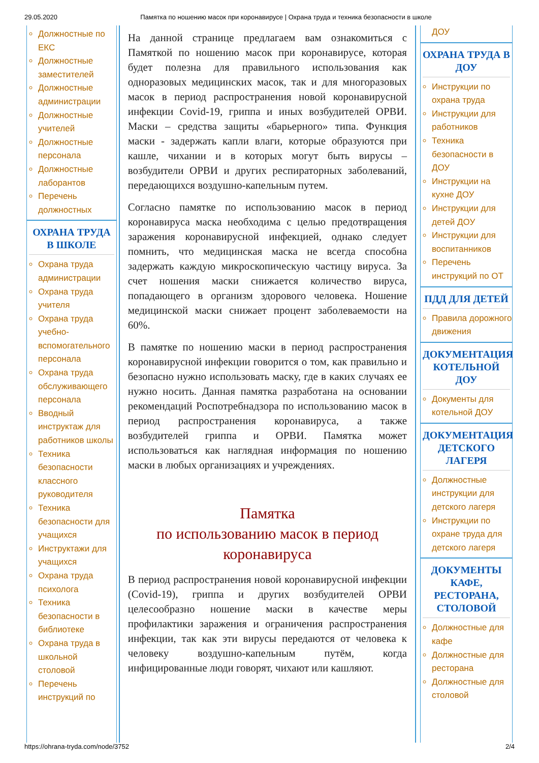29.05.2020 Памятка по ношению масок при коронавирусе | Охрана труда и техника безопасности в школе
Должностные по ЕКС
Должностные заместителей
Должностные администрации
Должностные учителей
Должностные персонала
Должностные лаборантов
Перечень должностных
ОХРАНА ТРУДА В ШКОЛЕ
Охрана труда администрации
Охрана труда учителя
Охрана труда учебно-вспомогательного персонала
Охрана труда обслуживающего персонала
Вводный инструктаж для работников школы
Техника безопасности классного руководителя
Техника безопасности для учащихся
Инструктажи для учащихся
Охрана труда психолога
Техника безопасности в библиотеке
Охрана труда в школьной столовой
Перечень инструкций по
На данной странице предлагаем вам ознакомиться с Памяткой по ношению масок при коронавирусе, которая будет полезна для правильного использования как одноразовых медицинских масок, так и для многоразовых масок в период распространения новой коронавирусной инфекции Covid-19, гриппа и иных возбудителей ОРВИ. Маски – средства защиты «барьерного» типа. Функция маски - задержать капли влаги, которые образуются при кашле, чихании и в которых могут быть вирусы – возбудители ОРВИ и других респираторных заболеваний, передающихся воздушно-капельным путем.
Согласно памятке по использованию масок в период коронавируса маска необходима с целью предотвращения заражения коронавирусной инфекцией, однако следует помнить, что медицинская маска не всегда способна задержать каждую микроскопическую частицу вируса. За счет ношения маски снижается количество вируса, попадающего в организм здорового человека. Ношение медицинской маски снижает процент заболеваемости на 60%.
В памятке по ношению маски в период распространения коронавирусной инфекции говорится о том, как правильно и безопасно нужно использовать маску, где в каких случаях ее нужно носить. Данная памятка разработана на основании рекомендаций Роспотребнадзора по использованию масок в период распространения коронавируса, а также возбудителей гриппа и ОРВИ. Памятка может использоваться как наглядная информация по ношению маски в любых организациях и учреждениях.
Памятка
по использованию масок в период коронавируса
В период распространения новой коронавирусной инфекции (Covid-19), гриппа и других возбудителей ОРВИ целесообразно ношение маски в качестве меры профилактики заражения и ограничения распространения инфекции, так как эти вирусы передаются от человека к человеку воздушно-капельным путём, когда инфицированные люди говорят, чихают или кашляют.
ДОУ
ОХРАНА ТРУДА В ДОУ
Инструкции по охрана труда
Инструкции для работников
Техника безопасности в ДОУ
Инструкции на кухне ДОУ
Инструкции для детей ДОУ
Инструкции для воспитанников
Перечень инструкций по ОТ
ПДД ДЛЯ ДЕТЕЙ
Правила дорожного движения
ДОКУМЕНТАЦИЯ КОТЕЛЬНОЙ ДОУ
Документы для котельной ДОУ
ДОКУМЕНТАЦИЯ ДЕТСКОГО ЛАГЕРЯ
Должностные инструкции для детского лагеря
Инструкции по охране труда для детского лагеря
ДОКУМЕНТЫ КАФЕ, РЕСТОРАНА, СТОЛОВОЙ
Должностные для кафе
Должностные для ресторана
Должностные для столовой
https://ohrana-tryda.com/node/3752 2/4